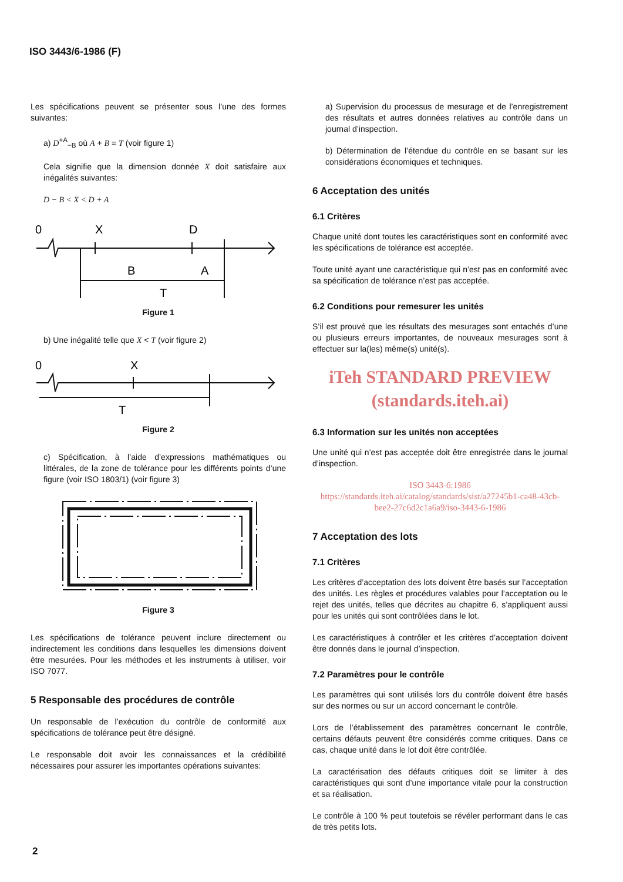ISO 3443/6-1986 (F)
Les spécifications peuvent se présenter sous l’une des formes suivantes:
a) D<sup>+A</sup><sub>−B</sub> où A + B = T (voir figure 1)
Cela signifie que la dimension donnée X doit satisfaire aux inégalités suivantes:
D − B < X < D + A
0
X
D
B
A
T
Figure 1
b) Une inégalité telle que X < T (voir figure 2)
0
X
T
Figure 2
c) Spécification, à l’aide d’expressions mathématiques ou littérales, de la zone de tolérance pour les différents points d’une figure (voir ISO 1803/1) (voir figure 3)
Figure 3
Les spécifications de tolérance peuvent inclure directement ou indirectement les conditions dans lesquelles les dimensions doivent être mesurées. Pour les méthodes et les instruments à utiliser, voir ISO 7077.
5 Responsable des procédures de contrôle
Un responsable de l’exécution du contrôle de conformité aux spécifications de tolérance peut être désigné.
Le responsable doit avoir les connaissances et la crédibilité nécessaires pour assurer les importantes opérations suivantes:
a) Supervision du processus de mesurage et de l’enregistrement des résultats et autres données relatives au contrôle dans un journal d’inspection.
b) Détermination de l’étendue du contrôle en se basant sur les considérations économiques et techniques.
6 Acceptation des unités
6.1 Critères
Chaque unité dont toutes les caractéristiques sont en conformité avec les spécifications de tolérance est acceptée.
Toute unité ayant une caractéristique qui n’est pas en conformité avec sa spécification de tolérance n’est pas acceptée.
6.2 Conditions pour remesurer les unités
S’il est prouvé que les résultats des mesurages sont entachés d’une ou plusieurs erreurs importantes, de nouveaux mesurages sont à effectuer sur la(les) même(s) unité(s).
iTeh STANDARD PREVIEW
(standards.iteh.ai)
6.3 Information sur les unités non acceptées
Une unité qui n’est pas acceptée doit être enregistrée dans le journal d’inspection.
ISO 3443-6:1986
https://standards.iteh.ai/catalog/standards/sist/a27245b1-ca48-43cb-bee2-27c6d2c1a6a9/iso-3443-6-1986
7 Acceptation des lots
7.1 Critères
Les critères d’acceptation des lots doivent être basés sur l’acceptation des unités. Les règles et procédures valables pour l’acceptation ou le rejet des unités, telles que décrites au chapitre 6, s’appliquent aussi pour les unités qui sont contrôlées dans le lot.
Les caractéristiques à contrôler et les critères d’acceptation doivent être donnés dans le journal d’inspection.
7.2 Paramètres pour le contrôle
Les paramètres qui sont utilisés lors du contrôle doivent être basés sur des normes ou sur un accord concernant le contrôle.
Lors de l’établissement des paramètres concernant le contrôle, certains défauts peuvent être considérés comme critiques. Dans ce cas, chaque unité dans le lot doit être contrôlée.
La caractérisation des défauts critiques doit se limiter à des caractéristiques qui sont d’une importance vitale pour la construction et sa réalisation.
Le contrôle à 100 % peut toutefois se révéler performant dans le cas de très petits lots.
2